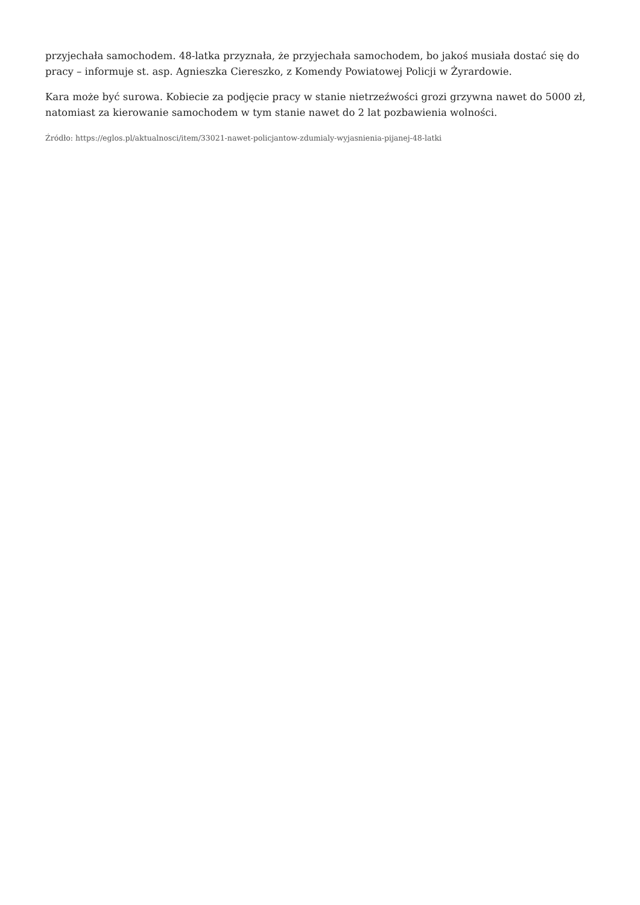przyjechała samochodem. 48-latka przyznała, że przyjechała samochodem, bo jakoś musiała dostać się do pracy – informuje st. asp. Agnieszka Ciereszko, z Komendy Powiatowej Policji w Żyrardowie.
Kara może być surowa. Kobiecie za podjęcie pracy w stanie nietrzeźwości grozi grzywna nawet do 5000 zł, natomiast za kierowanie samochodem w tym stanie nawet do 2 lat pozbawienia wolności.
Źródło: https://eglos.pl/aktualnosci/item/33021-nawet-policjantow-zdumialy-wyjasnienia-pijanej-48-latki